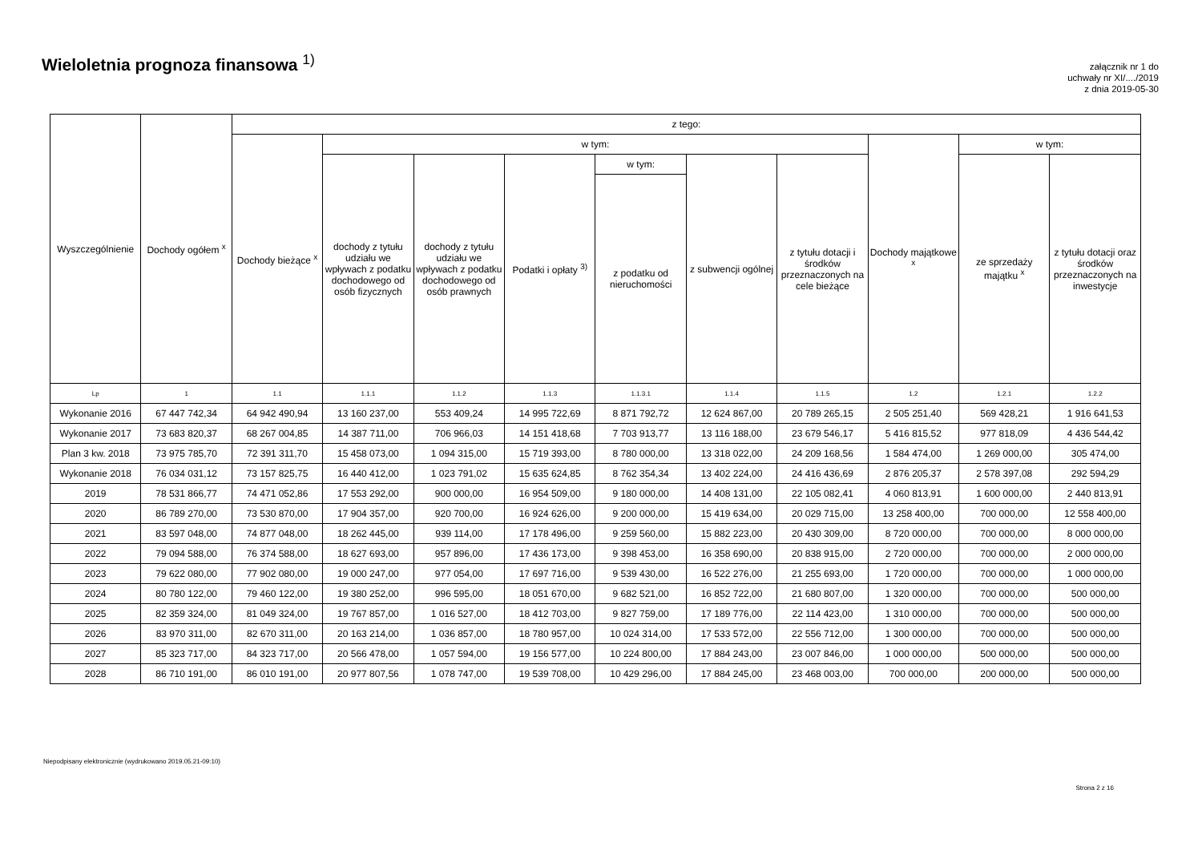Wieloletnia prognoza finansowa <sup>1)</sup>
załącznik nr 1 do
uchwały nr XI/..../2019
z dnia 2019-05-30
| Wyszczególnienie | Dochody ogółem <sup>x</sup> | z tego: | | | | | | | | | |
| --- | --- | --- | --- | --- | --- | --- | --- | --- | --- | --- | --- |
| | | Dochody bieżące <sup>x</sup> | w tym: | | | | | | Dochody majątkowe <sup>x</sup> | w tym: | |
| | | | dochody z tytułu udziału we wpływach z podatku dochodowego od osób fizycznych | dochody z tytułu udziału we wpływach z podatku dochodowego od osób prawnych | Podatki i opłaty <sup>3)</sup> | w tym: | z subwencji ogólnej | z tytułu dotacji i środków przeznaczonych na cele bieżące | | ze sprzedaży majątku <sup>x</sup> | z tytułu dotacji oraz środków przeznaczonych na inwestycje |
| | | | | | | z podatku od nieruchomości | | | | | |
| Lp | 1 | 1.1 | 1.1.1 | 1.1.2 | 1.1.3 | 1.1.3.1 | 1.1.4 | 1.1.5 | 1.2 | 1.2.1 | 1.2.2 |
| Wykonanie 2016 | 67 447 742,34 | 64 942 490,94 | 13 160 237,00 | 553 409,24 | 14 995 722,69 | 8 871 792,72 | 12 624 867,00 | 20 789 265,15 | 2 505 251,40 | 569 428,21 | 1 916 641,53 |
| Wykonanie 2017 | 73 683 820,37 | 68 267 004,85 | 14 387 711,00 | 706 966,03 | 14 151 418,68 | 7 703 913,77 | 13 116 188,00 | 23 679 546,17 | 5 416 815,52 | 977 818,09 | 4 436 544,42 |
| Plan 3 kw. 2018 | 73 975 785,70 | 72 391 311,70 | 15 458 073,00 | 1 094 315,00 | 15 719 393,00 | 8 780 000,00 | 13 318 022,00 | 24 209 168,56 | 1 584 474,00 | 1 269 000,00 | 305 474,00 |
| Wykonanie 2018 | 76 034 031,12 | 73 157 825,75 | 16 440 412,00 | 1 023 791,02 | 15 635 624,85 | 8 762 354,34 | 13 402 224,00 | 24 416 436,69 | 2 876 205,37 | 2 578 397,08 | 292 594,29 |
| 2019 | 78 531 866,77 | 74 471 052,86 | 17 553 292,00 | 900 000,00 | 16 954 509,00 | 9 180 000,00 | 14 408 131,00 | 22 105 082,41 | 4 060 813,91 | 1 600 000,00 | 2 440 813,91 |
| 2020 | 86 789 270,00 | 73 530 870,00 | 17 904 357,00 | 920 700,00 | 16 924 626,00 | 9 200 000,00 | 15 419 634,00 | 20 029 715,00 | 13 258 400,00 | 700 000,00 | 12 558 400,00 |
| 2021 | 83 597 048,00 | 74 877 048,00 | 18 262 445,00 | 939 114,00 | 17 178 496,00 | 9 259 560,00 | 15 882 223,00 | 20 430 309,00 | 8 720 000,00 | 700 000,00 | 8 000 000,00 |
| 2022 | 79 094 588,00 | 76 374 588,00 | 18 627 693,00 | 957 896,00 | 17 436 173,00 | 9 398 453,00 | 16 358 690,00 | 20 838 915,00 | 2 720 000,00 | 700 000,00 | 2 000 000,00 |
| 2023 | 79 622 080,00 | 77 902 080,00 | 19 000 247,00 | 977 054,00 | 17 697 716,00 | 9 539 430,00 | 16 522 276,00 | 21 255 693,00 | 1 720 000,00 | 700 000,00 | 1 000 000,00 |
| 2024 | 80 780 122,00 | 79 460 122,00 | 19 380 252,00 | 996 595,00 | 18 051 670,00 | 9 682 521,00 | 16 852 722,00 | 21 680 807,00 | 1 320 000,00 | 700 000,00 | 500 000,00 |
| 2025 | 82 359 324,00 | 81 049 324,00 | 19 767 857,00 | 1 016 527,00 | 18 412 703,00 | 9 827 759,00 | 17 189 776,00 | 22 114 423,00 | 1 310 000,00 | 700 000,00 | 500 000,00 |
| 2026 | 83 970 311,00 | 82 670 311,00 | 20 163 214,00 | 1 036 857,00 | 18 780 957,00 | 10 024 314,00 | 17 533 572,00 | 22 556 712,00 | 1 300 000,00 | 700 000,00 | 500 000,00 |
| 2027 | 85 323 717,00 | 84 323 717,00 | 20 566 478,00 | 1 057 594,00 | 19 156 577,00 | 10 224 800,00 | 17 884 243,00 | 23 007 846,00 | 1 000 000,00 | 500 000,00 | 500 000,00 |
| 2028 | 86 710 191,00 | 86 010 191,00 | 20 977 807,56 | 1 078 747,00 | 19 539 708,00 | 10 429 296,00 | 17 884 245,00 | 23 468 003,00 | 700 000,00 | 200 000,00 | 500 000,00 |
Niepodpisany elektronicznie (wydrukowano 2019.05.21-09:10)
Strona 2 z 16